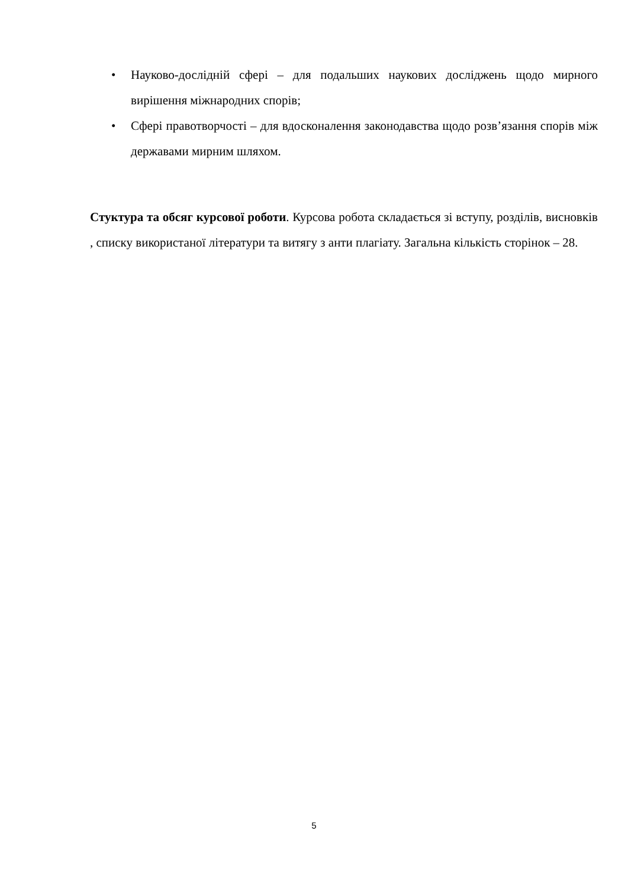• Науково-дослідній сфері – для подальших наукових досліджень щодо мирного вирішення міжнародних спорів;
• Сфері правотворчості – для вдосконалення законодавства щодо розв’язання спорів між державами мирним шляхом.
Стуктура та обсяг курсової роботи. Курсова робота складається зі вступу, розділів, висновків , списку використаної літератури та витягу з анти плагіату. Загальна кількість сторінок – 28.
5